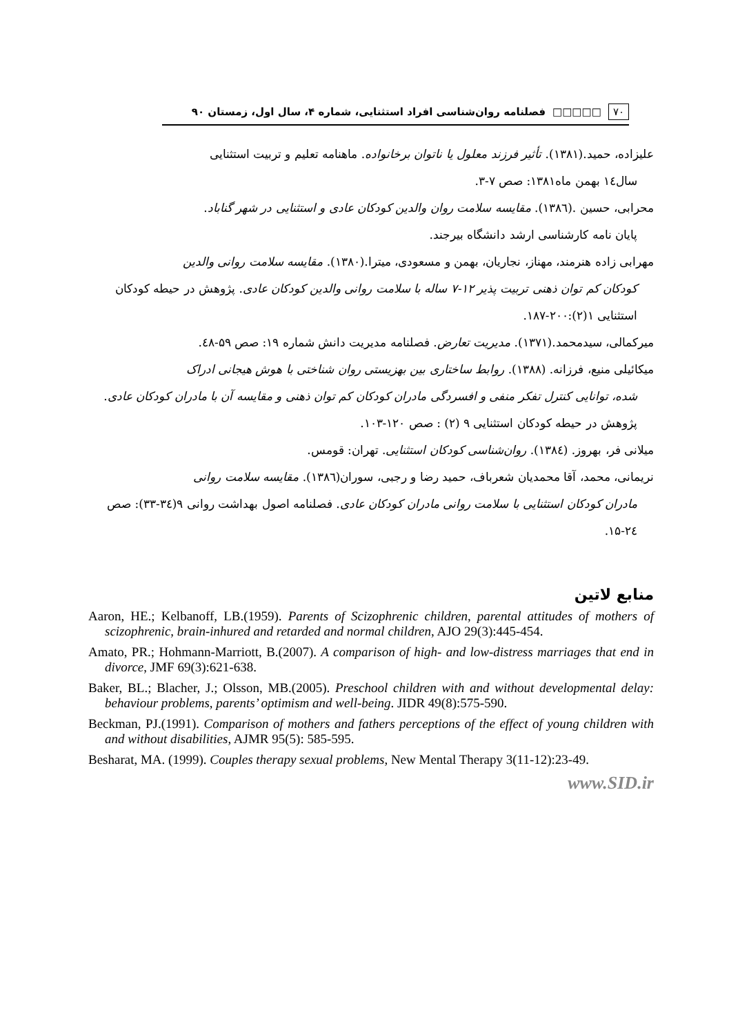۷۰ □□□□□ فصلنامه روان‌شناسی افراد استثنایی، شماره ۴، سال اول، زمستان ۹۰
علیزاده، حمید.(۱۳۸۱). تأثیر فرزند معلول یا ناتوان برخانواده. ماهنامه تعلیم و تربیت استثنایی
سال۱٤ بهمن ماه۱۳۸۱: صص ۷-۳.
محرابی، حسین .(۱۳۸٦). مقایسه سلامت روان والدین کودکان عادی و استثنایی در شهر گناباد.
پایان نامه کارشناسی ارشد دانشگاه بیرجند.
مهرابی زاده هنرمند، مهناز، نجاریان، بهمن و مسعودی، میترا.(۱۳۸۰). مقایسه سلامت روانی والدین
کودکان کم توان ذهنی تربیت پذیر ۱۲-۷ ساله با سلامت روانی والدین کودکان عادی. پژوهش در حیطه کودکان استثنایی ۱(۲):۲۰۰-۱۸۷.
میرکمالی، سیدمحمد.(۱۳۷۱). مدیریت تعارض. فصلنامه مدیریت دانش شماره ۱۹: صص ۵۹-٤۸.
میکائیلی منیع، فرزانه. (۱۳۸۸). روابط ساختاری بین بهزیستی روان شناختی با هوش هیجانی ادراک
شده، توانایی کنترل تفکر منفی و افسردگی مادران کودکان کم توان ذهنی و مقایسه آن با مادران کودکان عادی. پژوهش در حیطه کودکان استثنایی ۹ (۲) : صص ۱۲۰-۱۰۳.
میلانی فر، بهروز. (۱۳۸٤). روان‌شناسی کودکان استثنایی. تهران: قومس.
نریمانی، محمد، آقا محمدیان شعرباف، حمید رضا و رجبی، سوران(۱۳۸٦). مقایسه سلامت روانی
مادران کودکان استثنایی با سلامت روانی مادران کودکان عادی. فصلنامه اصول بهداشت روانی ۹(۳٤-۳۳): صص ۲٤-۱۵.
منابع لاتین
Aaron, HE.; Kelbanoff, LB.(1959). Parents of Scizophrenic children, parental attitudes of mothers of scizophrenic, brain-inhured and retarded and normal children, AJO 29(3):445-454.
Amato, PR.; Hohmann-Marriott, B.(2007). A comparison of high- and low-distress marriages that end in divorce, JMF 69(3):621-638.
Baker, BL.; Blacher, J.; Olsson, MB.(2005). Preschool children with and without developmental delay: behaviour problems, parents’ optimism and well-being. JIDR 49(8):575-590.
Beckman, PJ.(1991). Comparison of mothers and fathers perceptions of the effect of young children with and without disabilities, AJMR 95(5): 585-595.
Besharat, MA. (1999). Couples therapy sexual problems, New Mental Therapy 3(11-12):23-49.
www.SID.ir